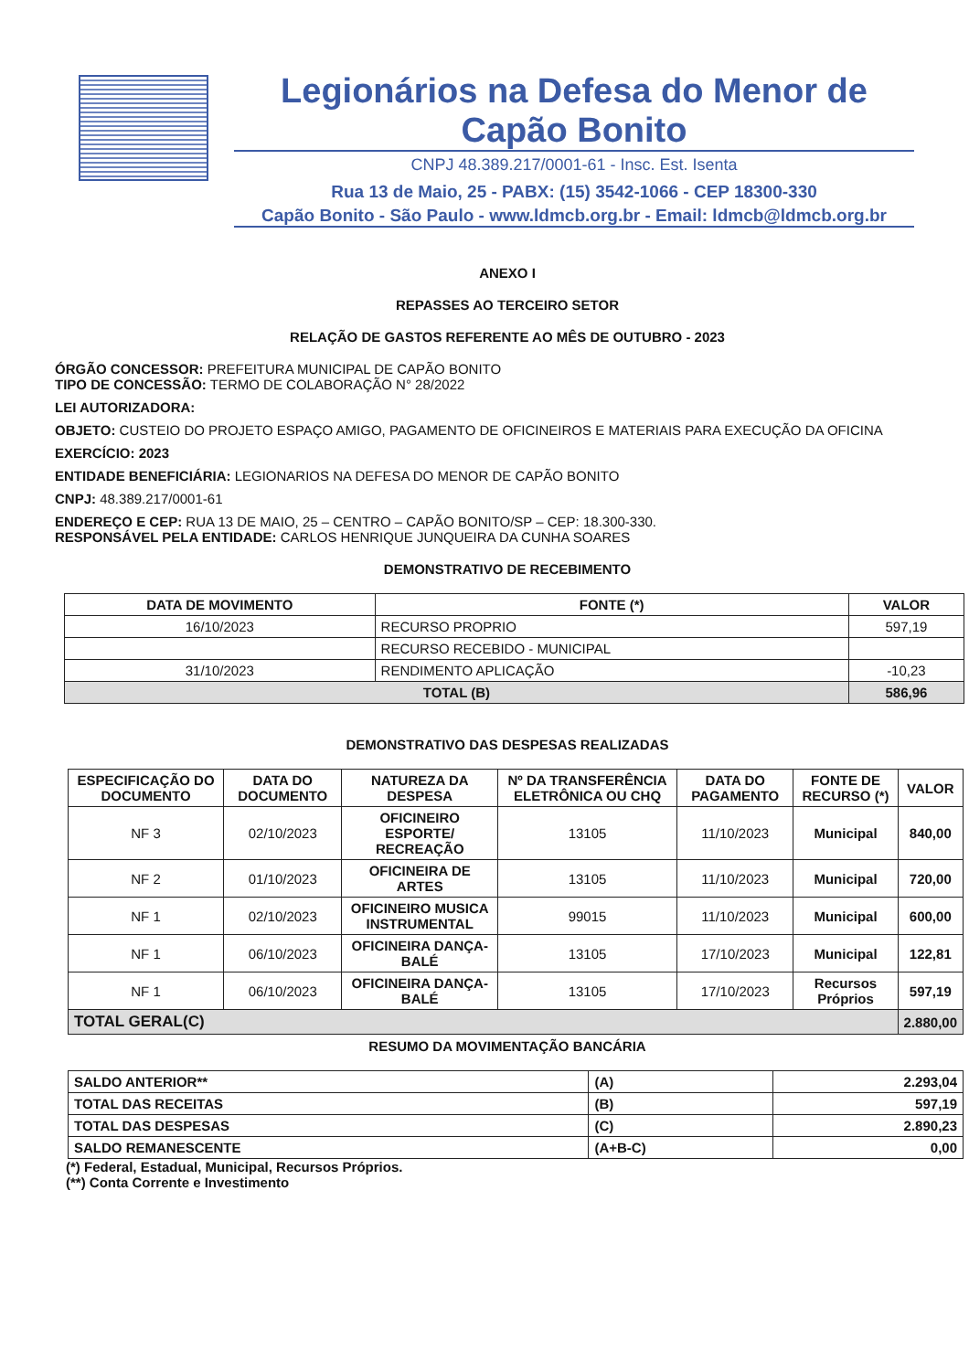Legionários na Defesa do Menor de Capão Bonito
CNPJ 48.389.217/0001-61 - Insc. Est. Isenta
Rua 13 de Maio, 25 - PABX: (15) 3542-1066 - CEP 18300-330
Capão Bonito - São Paulo - www.ldmcb.org.br - Email: ldmcb@ldmcb.org.br
ANEXO I
REPASSES AO TERCEIRO SETOR
RELAÇÃO DE GASTOS REFERENTE AO MÊS DE OUTUBRO - 2023
ÓRGÃO CONCESSOR: PREFEITURA MUNICIPAL DE CAPÃO BONITO
TIPO DE CONCESSÃO: TERMO DE COLABORAÇÃO N° 28/2022
LEI AUTORIZADORA:
OBJETO: CUSTEIO DO PROJETO ESPAÇO AMIGO, PAGAMENTO DE OFICINEIROS E MATERIAIS PARA EXECUÇÃO DA OFICINA
EXERCÍCIO: 2023
ENTIDADE BENEFICIÁRIA: LEGIONARIOS NA DEFESA DO MENOR DE CAPÃO BONITO
CNPJ: 48.389.217/0001-61
ENDEREÇO E CEP: RUA 13 DE MAIO, 25 – CENTRO – CAPÃO BONITO/SP – CEP: 18.300-330.
RESPONSÁVEL PELA ENTIDADE: CARLOS HENRIQUE JUNQUEIRA DA CUNHA SOARES
DEMONSTRATIVO DE RECEBIMENTO
| DATA DE MOVIMENTO | FONTE (*) | VALOR |
| --- | --- | --- |
| 16/10/2023 | RECURSO PROPRIO | 597,19 |
| | RECURSO RECEBIDO - MUNICIPAL | |
| 31/10/2023 | RENDIMENTO APLICAÇÃO | -10,23 |
| TOTAL (B) | | 586,96 |
DEMONSTRATIVO DAS DESPESAS REALIZADAS
| ESPECIFICAÇÃO DO DOCUMENTO | DATA DO DOCUMENTO | NATUREZA DA DESPESA | Nº DA TRANSFERÊNCIA ELETRÔNICA OU CHQ | DATA DO PAGAMENTO | FONTE DE RECURSO (*) | VALOR |
| --- | --- | --- | --- | --- | --- | --- |
| NF 3 | 02/10/2023 | OFICINEIRO ESPORTE/ RECREAÇÃO | 13105 | 11/10/2023 | Municipal | 840,00 |
| NF 2 | 01/10/2023 | OFICINEIRA DE ARTES | 13105 | 11/10/2023 | Municipal | 720,00 |
| NF 1 | 02/10/2023 | OFICINEIRO MUSICA INSTRUMENTAL | 99015 | 11/10/2023 | Municipal | 600,00 |
| NF 1 | 06/10/2023 | OFICINEIRA DANÇA-BALÉ | 13105 | 17/10/2023 | Municipal | 122,81 |
| NF 1 | 06/10/2023 | OFICINEIRA DANÇA-BALÉ | 13105 | 17/10/2023 | Recursos Próprios | 597,19 |
| TOTAL GERAL(C) | | | | | | 2.880,00 |
RESUMO DA MOVIMENTAÇÃO BANCÁRIA
| SALDO ANTERIOR** | (A) | 2.293,04 |
| TOTAL DAS RECEITAS | (B) | 597,19 |
| TOTAL DAS DESPESAS | (C) | 2.890,23 |
| SALDO REMANESCENTE | (A+B-C) | 0,00 |
(*) Federal, Estadual, Municipal, Recursos Próprios.
(**) Conta Corrente e Investimento